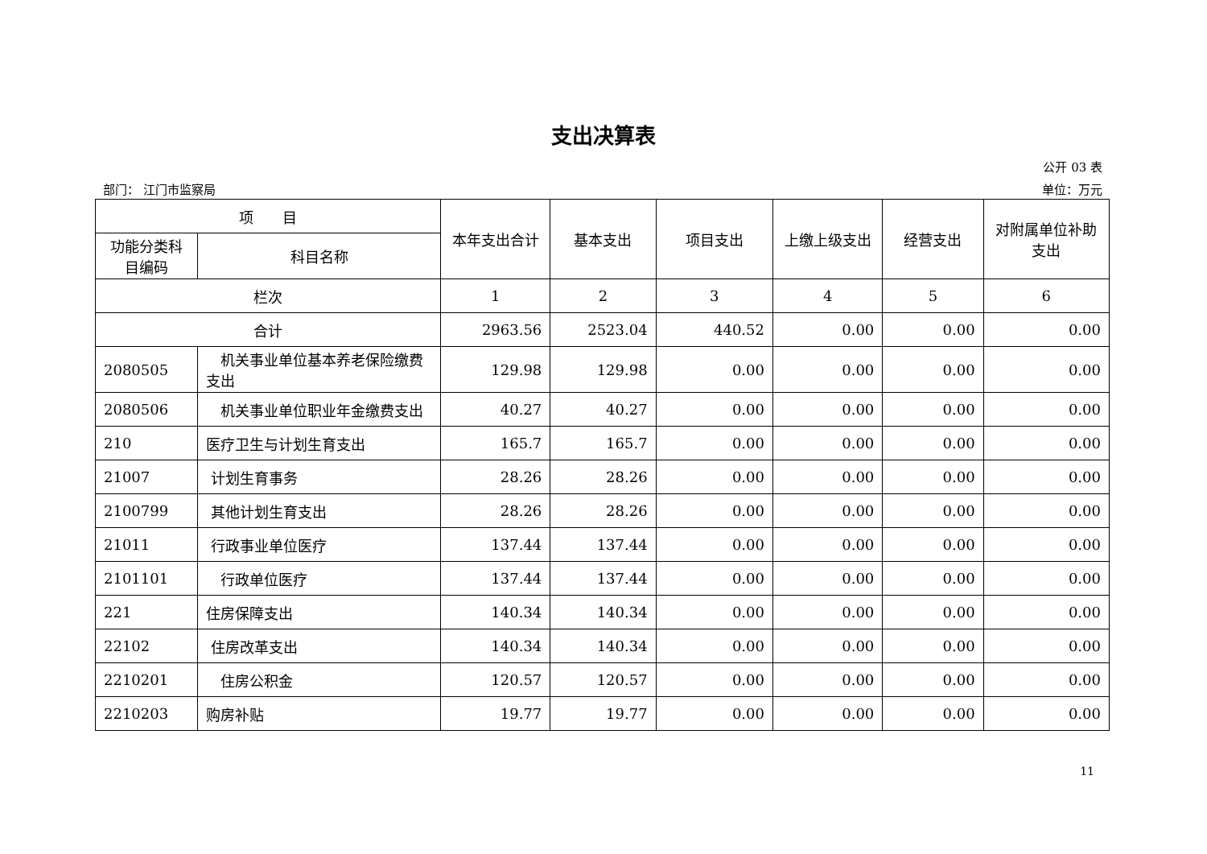支出决算表
公开 03 表
部门： 江门市监察局 单位：万元
| 项 目 | | 本年支出合计 | 基本支出 | 项目支出 | 上缴上级支出 | 经营支出 | 对附属单位补助支出 |
| --- | --- | --- | --- | --- | --- | --- | --- |
| 功能分类科目编码 | 科目名称 | | | | | | |
| 栏次 | | 1 | 2 | 3 | 4 | 5 | 6 |
| 合计 | | 2963.56 | 2523.04 | 440.52 | 0.00 | 0.00 | 0.00 |
| 2080505 | 机关事业单位基本养老保险缴费支出 | 129.98 | 129.98 | 0.00 | 0.00 | 0.00 | 0.00 |
| 2080506 | 机关事业单位职业年金缴费支出 | 40.27 | 40.27 | 0.00 | 0.00 | 0.00 | 0.00 |
| 210 | 医疗卫生与计划生育支出 | 165.7 | 165.7 | 0.00 | 0.00 | 0.00 | 0.00 |
| 21007 | 计划生育事务 | 28.26 | 28.26 | 0.00 | 0.00 | 0.00 | 0.00 |
| 2100799 | 其他计划生育支出 | 28.26 | 28.26 | 0.00 | 0.00 | 0.00 | 0.00 |
| 21011 | 行政事业单位医疗 | 137.44 | 137.44 | 0.00 | 0.00 | 0.00 | 0.00 |
| 2101101 | 行政单位医疗 | 137.44 | 137.44 | 0.00 | 0.00 | 0.00 | 0.00 |
| 221 | 住房保障支出 | 140.34 | 140.34 | 0.00 | 0.00 | 0.00 | 0.00 |
| 22102 | 住房改革支出 | 140.34 | 140.34 | 0.00 | 0.00 | 0.00 | 0.00 |
| 2210201 | 住房公积金 | 120.57 | 120.57 | 0.00 | 0.00 | 0.00 | 0.00 |
| 2210203 | 购房补贴 | 19.77 | 19.77 | 0.00 | 0.00 | 0.00 | 0.00 |
11